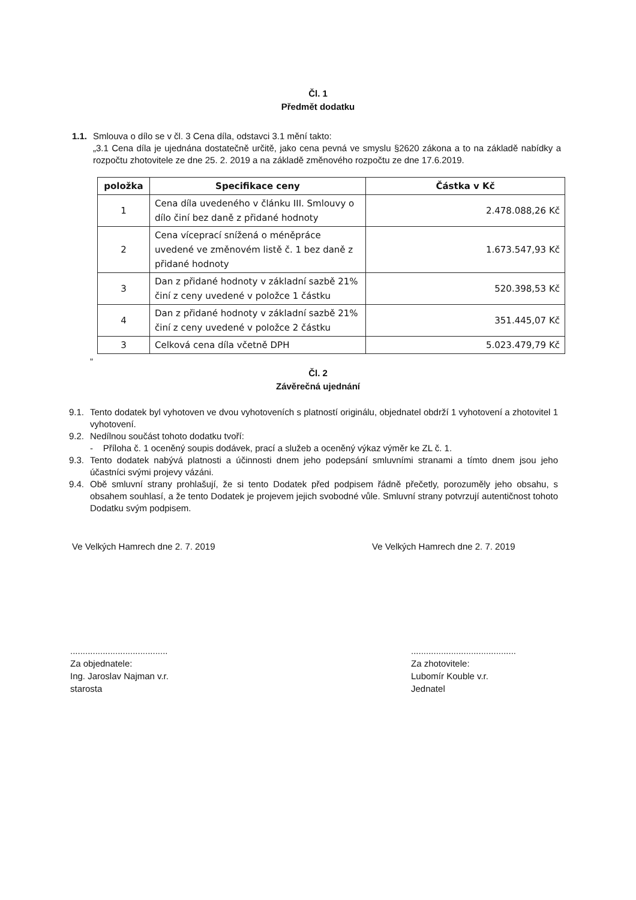Čl. 1
Předmět dodatku
1.1. Smlouva o dílo se v čl. 3 Cena díla, odstavci 3.1 mění takto:
„3.1 Cena díla je ujednána dostatečně určitě, jako cena pevná ve smyslu §2620 zákona a to na základě nabídky a rozpočtu zhotovitele ze dne 25. 2. 2019 a na základě změnového rozpočtu ze dne 17.6.2019.
| položka | Specifikace ceny | Částka v Kč |
| --- | --- | --- |
| 1 | Cena díla uvedeného v článku III. Smlouvy o dílo činí bez daně z přidané hodnoty | 2.478.088,26 Kč |
| 2 | Cena víceprací snížená o méněpráce uvedené ve změnovém listě č. 1 bez daně z přidané hodnoty | 1.673.547,93 Kč |
| 3 | Dan z přidané hodnoty v základní sazbě 21% činí z ceny uvedené v položce 1 částku | 520.398,53 Kč |
| 4 | Dan z přidané hodnoty v základní sazbě 21% činí z ceny uvedené v položce 2 částku | 351.445,07 Kč |
| 3 | Celková cena díla včetně DPH | 5.023.479,79 Kč |
”
Čl. 2
Závěrečná ujednání
9.1. Tento dodatek byl vyhotoven ve dvou vyhotoveních s platností originálu, objednatel obdrží 1 vyhotovení a zhotovitel 1 vyhotovení.
9.2. Nedílnou součást tohoto dodatku tvoří:
- Příloha č. 1 oceněný soupis dodávek, prací a služeb a oceněný výkaz výměr ke ZL č. 1.
9.3. Tento dodatek nabývá platnosti a účinnosti dnem jeho podepsání smluvními stranami a tímto dnem jsou jeho účastníci svými projevy vázáni.
9.4. Obě smluvní strany prohlašují, že si tento Dodatek před podpisem řádně přečetly, porozuměly jeho obsahu, s obsahem souhlasí, a že tento Dodatek je projevem jejich svobodné vůle. Smluvní strany potvrzují autentičnost tohoto Dodatku svým podpisem.
Ve Velkých Hamrech dne 2. 7. 2019 Ve Velkých Hamrech dne 2. 7. 2019
.......................................
Za objednatele:
Ing. Jaroslav Najman v.r.
starosta
..........................................
Za zhotovitele:
Lubomír Kouble v.r.
Jednatel